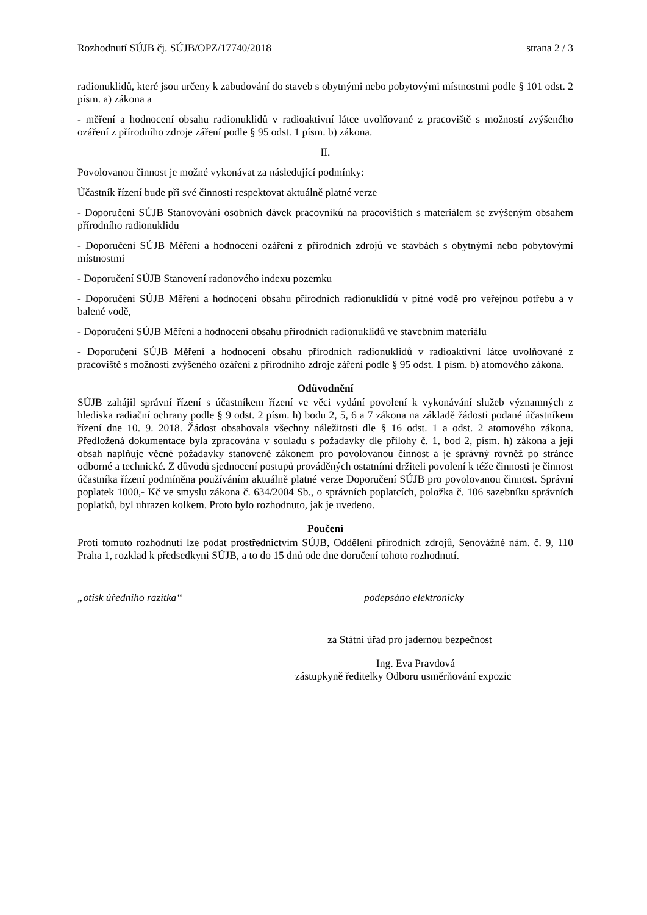Rozhodnutí SÚJB čj. SÚJB/OPZ/17740/2018 strana 2 / 3
radionuklidů, které jsou určeny k zabudování do staveb s obytnými nebo pobytovými místnostmi podle § 101 odst. 2 písm. a) zákona a
- měření a hodnocení obsahu radionuklidů v radioaktivní látce uvolňované z pracoviště s možností zvýšeného ozáření z přírodního zdroje záření podle § 95 odst. 1 písm. b) zákona.
II.
Povolovanou činnost je možné vykonávat za následující podmínky:
Účastník řízení bude při své činnosti respektovat aktuálně platné verze
- Doporučení SÚJB Stanovování osobních dávek pracovníků na pracovištích s materiálem se zvýšeným obsahem přírodního radionuklidu
- Doporučení SÚJB Měření a hodnocení ozáření z přírodních zdrojů ve stavbách s obytnými nebo pobytovými místnostmi
- Doporučení SÚJB Stanovení radonového indexu pozemku
- Doporučení SÚJB Měření a hodnocení obsahu přírodních radionuklidů v pitné vodě pro veřejnou potřebu a v balené vodě,
- Doporučení SÚJB Měření a hodnocení obsahu přírodních radionuklidů ve stavebním materiálu
- Doporučení SÚJB Měření a hodnocení obsahu přírodních radionuklidů v radioaktivní látce uvolňované z pracoviště s možností zvýšeného ozáření z přírodního zdroje záření podle § 95 odst. 1 písm. b) atomového zákona.
Odůvodnění
SÚJB zahájil správní řízení s účastníkem řízení ve věci vydání povolení k vykonávání služeb významných z hlediska radiační ochrany podle § 9 odst. 2 písm. h) bodu 2, 5, 6 a 7 zákona na základě žádosti podané účastníkem řízení dne 10. 9. 2018. Žádost obsahovala všechny náležitosti dle § 16 odst. 1 a odst. 2 atomového zákona. Předložená dokumentace byla zpracována v souladu s požadavky dle přílohy č. 1, bod 2, písm. h) zákona a její obsah naplňuje věcné požadavky stanovené zákonem pro povolovanou činnost a je správný rovněž po stránce odborné a technické. Z důvodů sjednocení postupů prováděných ostatními držiteli povolení k téže činnosti je činnost účastníka řízení podmíněna používáním aktuálně platné verze Doporučení SÚJB pro povolovanou činnost. Správní poplatek 1000,- Kč ve smyslu zákona č. 634/2004 Sb., o správních poplatcích, položka č. 106 sazebníku správních poplatků, byl uhrazen kolkem. Proto bylo rozhodnuto, jak je uvedeno.
Poučení
Proti tomuto rozhodnutí lze podat prostřednictvím SÚJB, Oddělení přírodních zdrojů, Senovážné nám. č. 9, 110 Praha 1, rozklad k předsedkyni SÚJB, a to do 15 dnů ode dne doručení tohoto rozhodnutí.
„otisk úředního razítka“ podepsáno elektronicky
za Státní úřad pro jadernou bezpečnost
Ing. Eva Pravdová
zástupkyně ředitelky Odboru usměrňování expozic